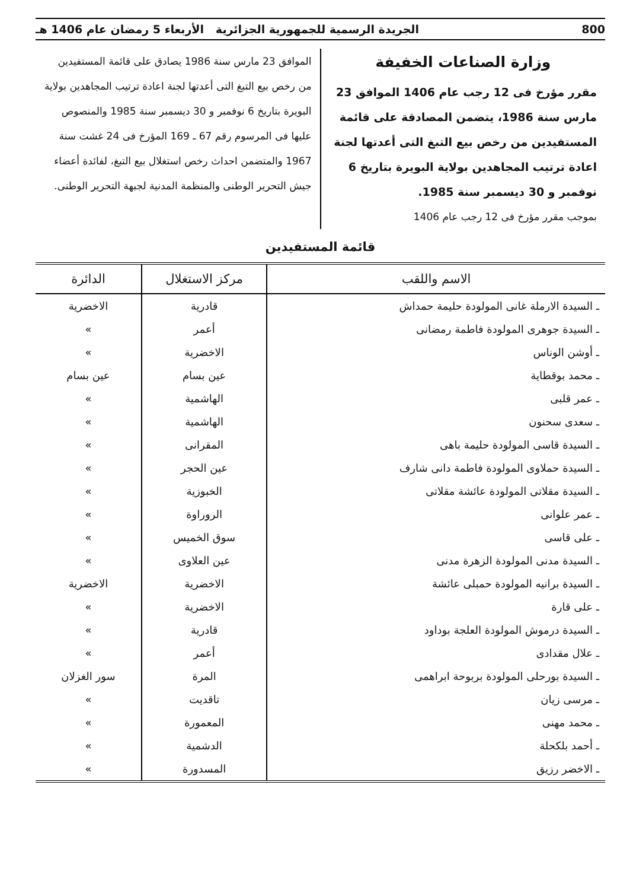800 الجريدة الرسمية للجمهورية الجزائرية الأربعاء 5 رمضان عام 1406 هـ
وزارة الصناعات الخفيفة
مقرر مؤرخ فى 12 رجب عام 1406 الموافق 23 مارس سنة 1986، يتضمن المصادقة على قائمة المستفيدين من رخص بيع التبغ التى أعدتها لجنة اعادة ترتيب المجاهدين بولاية البويرة بتاريخ 6 نوفمبر و 30 ديسمبر سنة 1985.
بموجب مقرر مؤرخ فى 12 رجب عام 1406
الموافق 23 مارس سنة 1986 يصادق على قائمة المستفيدين من رخص بيع التبغ التى أعدتها لجنة اعادة ترتيب المجاهدين بولاية البويرة بتاريخ 6 نوفمبر و 30 ديسمبر سنة 1985 والمنصوص عليها فى المرسوم رقم 67 ـ 169 المؤرخ فى 24 غشت سنة 1967 والمتضمن احداث رخص استغلال بيع التبغ، لفائدة أعضاء جيش التحرير الوطنى والمنظمة المدنية لجبهة التحرير الوطنى.
قائمة المستفيدين
| الاسم واللقب | مركز الاستغلال | الدائرة |
| --- | --- | --- |
| ـ السيدة الارملة غانى المولودة حليمة حمداش | قادرية | الاخضرية |
| ـ السيدة جوهرى المولودة فاطمة رمضانى | أعمر | » |
| ـ أوشن الوناس | الاخضرية | » |
| ـ محمد بوقطاية | عين بسام | عين بسام |
| ـ عمر قلبى | الهاشمية | » |
| ـ سعدى سحنون | الهاشمية | » |
| ـ السيدة قاسى المولودة حليمة باهى | المقرانى | » |
| ـ السيدة حملاوى المولودة فاطمة دانى شارف | عين الحجر | » |
| ـ السيدة مقلاتى المولودة عائشة مقلاتى | الخبوزية | » |
| ـ عمر علوانى | الروراوة | » |
| ـ على قاسى | سوق الخميس | » |
| ـ السيدة مدنى المولودة الزهرة مدنى | عين العلاوى | » |
| ـ السيدة برانيه المولودة حمبلى عائشة | الاخضرية | الاخضرية |
| ـ على قارة | الاخضرية | » |
| ـ السيدة درموش المولودة العلجة بوداود | قادرية | » |
| ـ علال مقدادى | أعمر | » |
| ـ السيدة بورحلى المولودة بربوحة ابراهمى | المرة | سور الغزلان |
| ـ مرسى زيان | تاقديت | » |
| ـ محمد مهنى | المعمورة | » |
| ـ أحمد بلكحلة | الدشمية | » |
| ـ الاخضر رزيق | المسدورة | » |